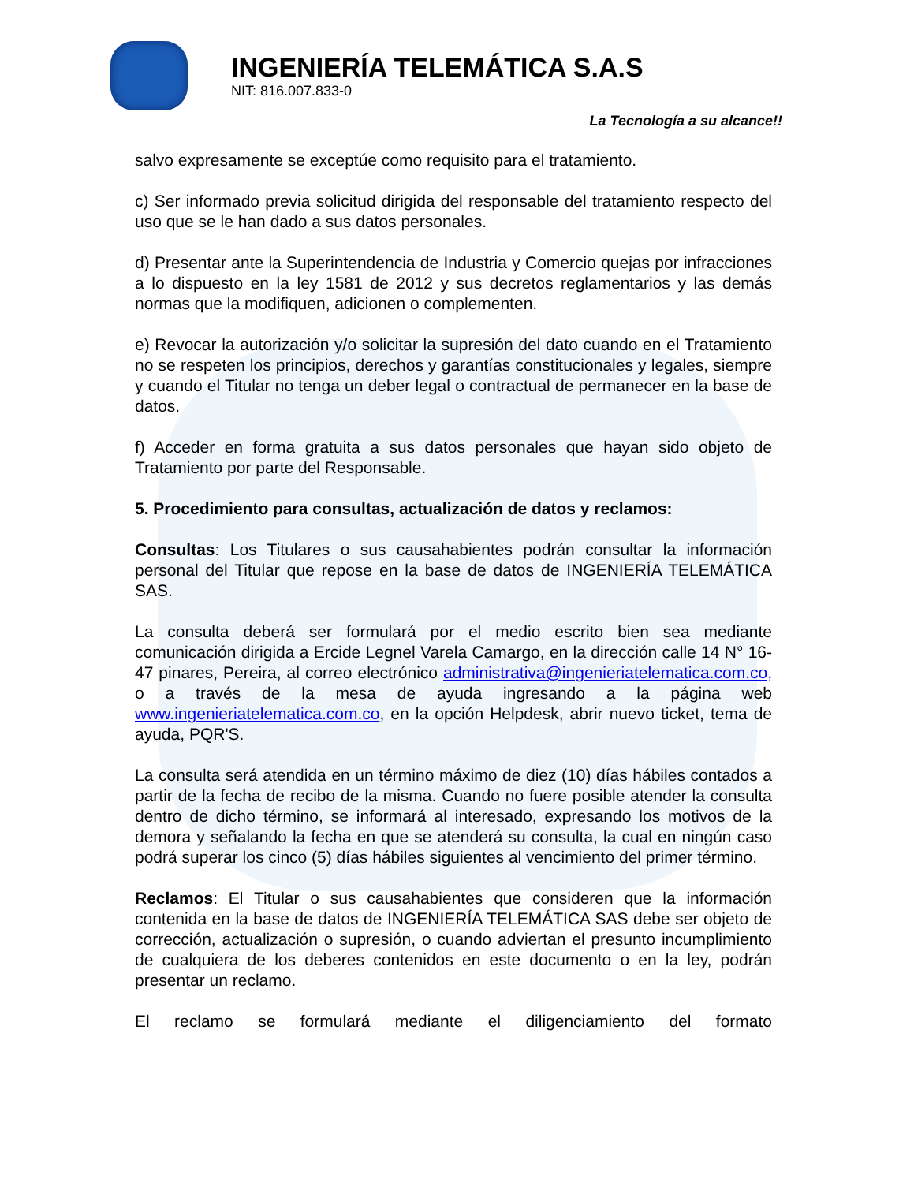INGENIERÍA TELEMÁTICA S.A.S
NIT: 816.007.833-0
La Tecnología a su alcance!!
salvo expresamente se exceptúe como requisito para el tratamiento.
c) Ser informado previa solicitud dirigida del responsable del tratamiento respecto del uso que se le han dado a sus datos personales.
d) Presentar ante la Superintendencia de Industria y Comercio quejas por infracciones a lo dispuesto en la ley 1581 de 2012 y sus decretos reglamentarios y las demás normas que la modifiquen, adicionen o complementen.
e) Revocar la autorización y/o solicitar la supresión del dato cuando en el Tratamiento no se respeten los principios, derechos y garantías constitucionales y legales, siempre y cuando el Titular no tenga un deber legal o contractual de permanecer en la base de datos.
f) Acceder en forma gratuita a sus datos personales que hayan sido objeto de Tratamiento por parte del Responsable.
5. Procedimiento para consultas, actualización de datos y reclamos:
Consultas: Los Titulares o sus causahabientes podrán consultar la información personal del Titular que repose en la base de datos de INGENIERÍA TELEMÁTICA SAS.
La consulta deberá ser formulará por el medio escrito bien sea mediante comunicación dirigida a Ercide Legnel Varela Camargo, en la dirección calle 14 N° 16-47 pinares, Pereira, al correo electrónico administrativa@ingenieriatelematica.com.co, o a través de la mesa de ayuda ingresando a la página web www.ingenieriatelematica.com.co, en la opción Helpdesk, abrir nuevo ticket, tema de ayuda, PQR'S.
La consulta será atendida en un término máximo de diez (10) días hábiles contados a partir de la fecha de recibo de la misma. Cuando no fuere posible atender la consulta dentro de dicho término, se informará al interesado, expresando los motivos de la demora y señalando la fecha en que se atenderá su consulta, la cual en ningún caso podrá superar los cinco (5) días hábiles siguientes al vencimiento del primer término.
Reclamos: El Titular o sus causahabientes que consideren que la información contenida en la base de datos de INGENIERÍA TELEMÁTICA SAS debe ser objeto de corrección, actualización o supresión, o cuando adviertan el presunto incumplimiento de cualquiera de los deberes contenidos en este documento o en la ley, podrán presentar un reclamo.
El reclamo se formulará mediante el diligenciamiento del formato